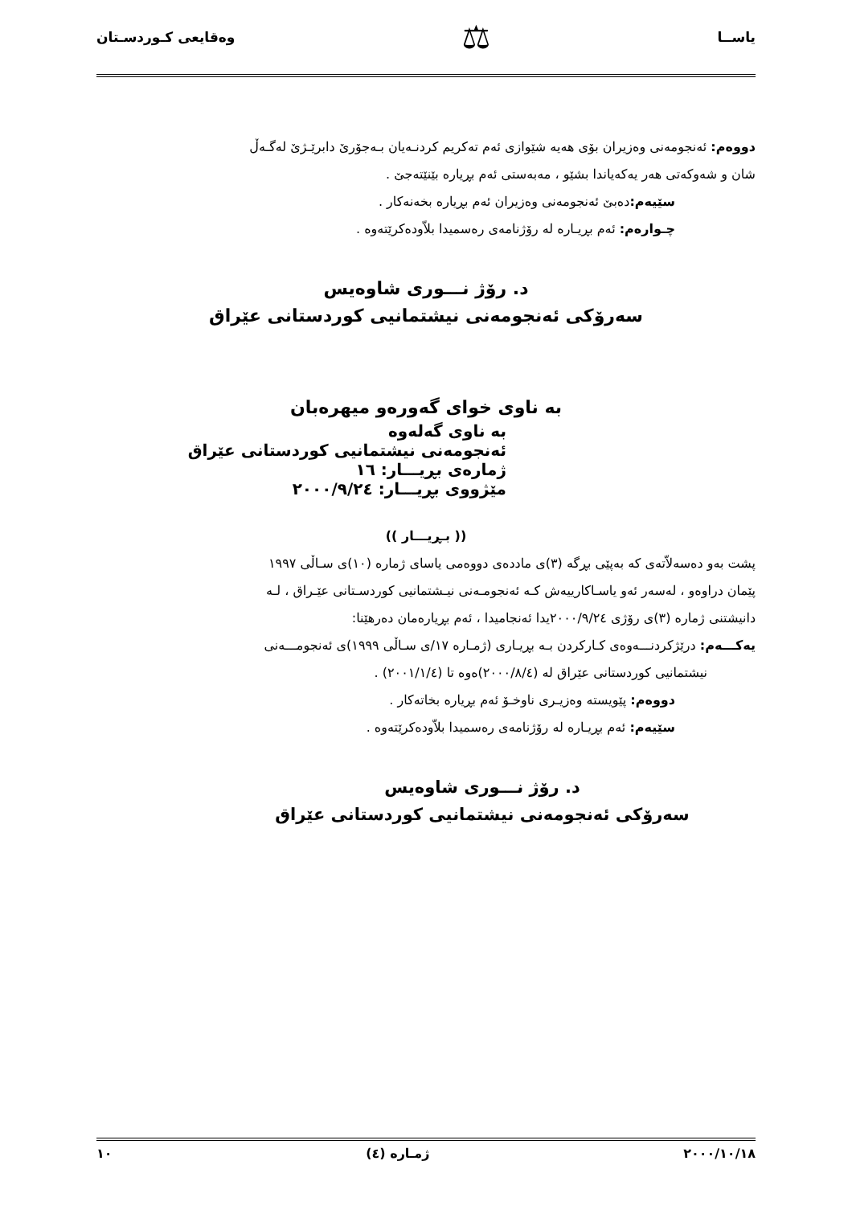یاســا ⚖ وەقایعی کـوردسـتان
دووەم: ئەنجومەنی وەزیران بۆی هەیە شێوازی ئەم تەکریم کردنـەیان بـەجۆرێ دابرێـژێ لەگـەڵ
شان و شەوکەتی هەر یەکەیاندا بشێو ، مەبەستی ئەم بڕیارە بێنێتەجێ .
سێیەم: دەبێ ئەنجومەنی وەزیران ئەم بڕیارە بخەنەکار .
چـوارەم: ئەم بڕیـارە لە رۆژنامەی رەسمیدا بلاّودەکرێتەوە .
د. رۆژ نـــوری شاوەیس
سەرۆکی ئەنجومەنی نیشتمانیی کوردستانی عێراق
بە ناوی خوای گەورەو میهرەبان
بە ناوی گەلەوە
ئەنجومەنی نیشتمانیی کوردستانی عێراق
ژمارەی بڕیـــار: ١٦
مێژووی بڕیـــار: ٢٠٠٠/٩/٢٤
(( بـڕیـــار ))
پشت بەو دەسەلاّتەی کە بەپێی بڕگە (٣)ی ماددەی دووەمی یاسای ژمارە (١٠)ی سـاڵی ١٩٩٧
پێمان دراوەو ، لەسەر ئەو یاسـاکارییەش کـە ئەنجومـەنی نیـشتمانیی کوردسـتانی عێـراق ، لـە
دانیشتنی ژمارە (٣)ی رۆژی ٢٠٠٠/٩/٢٤یدا ئەنجامیدا ، ئەم بڕیارەمان دەرهێنا:
یەکـــەم: درێژکردنـــەوەی کـارکردن بـە بڕیـاری (ژمـارە ١٧/ی سـاڵی ١٩٩٩)ی ئەنجومـــەنی
نیشتمانیی کوردستانی عێراق لە (٢٠٠٠/٨/٤)ەوە تا (٢٠٠١/١/٤) .
دووەم: پێویستە وەزیـری ناوخـۆ ئەم بڕیارە بخاتەکار .
سێیەم: ئەم بڕیـارە لە رۆژنامەی رەسمیدا بلاّودەکرێتەوە .
د. رۆژ نـــوری شاوەیس
سەرۆکی ئەنجومەنی نیشتمانیی کوردستانی عێراق
٢٠٠٠/١٠/١٨ ژمـارە (٤) ١٠